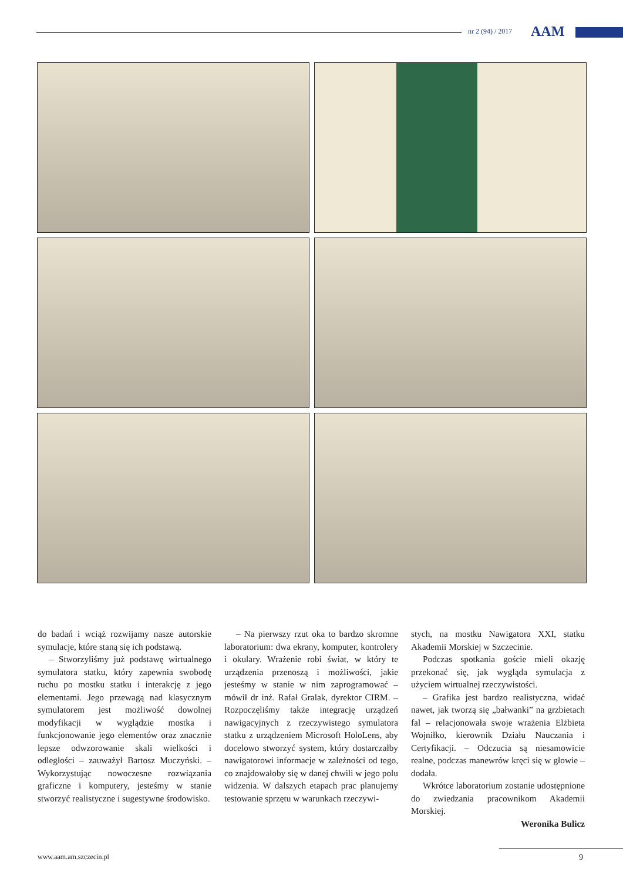nr 2 (94) / 2017 AAM
do badań i wciąż rozwijamy nasze autorskie symulacje, które staną się ich podstawą.
– Stworzyliśmy już podstawę wirtualnego symulatora statku, który zapewnia swobodę ruchu po mostku statku i interakcję z jego elementami. Jego przewagą nad klasycznym symulatorem jest możliwość dowolnej modyfikacji w wyglądzie mostka i funkcjonowanie jego elementów oraz znacznie lepsze odwzorowanie skali wielkości i odległości – zauważył Bartosz Muczyński. – Wykorzystując nowoczesne rozwiązania graficzne i komputery, jesteśmy w stanie stworzyć realistyczne i sugestywne środowisko.
– Na pierwszy rzut oka to bardzo skromne laboratorium: dwa ekrany, komputer, kontrolery i okulary. Wrażenie robi świat, w który te urządzenia przenoszą i możliwości, jakie jesteśmy w stanie w nim zaprogramować – mówił dr inż. Rafał Gralak, dyrektor CIRM. – Rozpoczęliśmy także integrację urządzeń nawigacyjnych z rzeczywistego symulatora statku z urządzeniem Microsoft HoloLens, aby docelowo stworzyć system, który dostarczałby nawigatorowi informacje w zależności od tego, co znajdowałoby się w danej chwili w jego polu widzenia. W dalszych etapach prac planujemy testowanie sprzętu w warunkach rzeczywi-
stych, na mostku Nawigatora XXI, statku Akademii Morskiej w Szczecinie.
Podczas spotkania goście mieli okazję przekonać się, jak wygląda symulacja z użyciem wirtualnej rzeczywistości.
– Grafika jest bardzo realistyczna, widać nawet, jak tworzą się „bałwanki” na grzbietach fal – relacjonowała swoje wrażenia Elżbieta Wojniłko, kierownik Działu Nauczania i Certyfikacji. – Odczucia są niesamowicie realne, podczas manewrów kręci się w głowie – dodała.
Wkrótce laboratorium zostanie udostępnione do zwiedzania pracownikom Akademii Morskiej.
Weronika Bulicz
www.aam.am.szczecin.pl 9